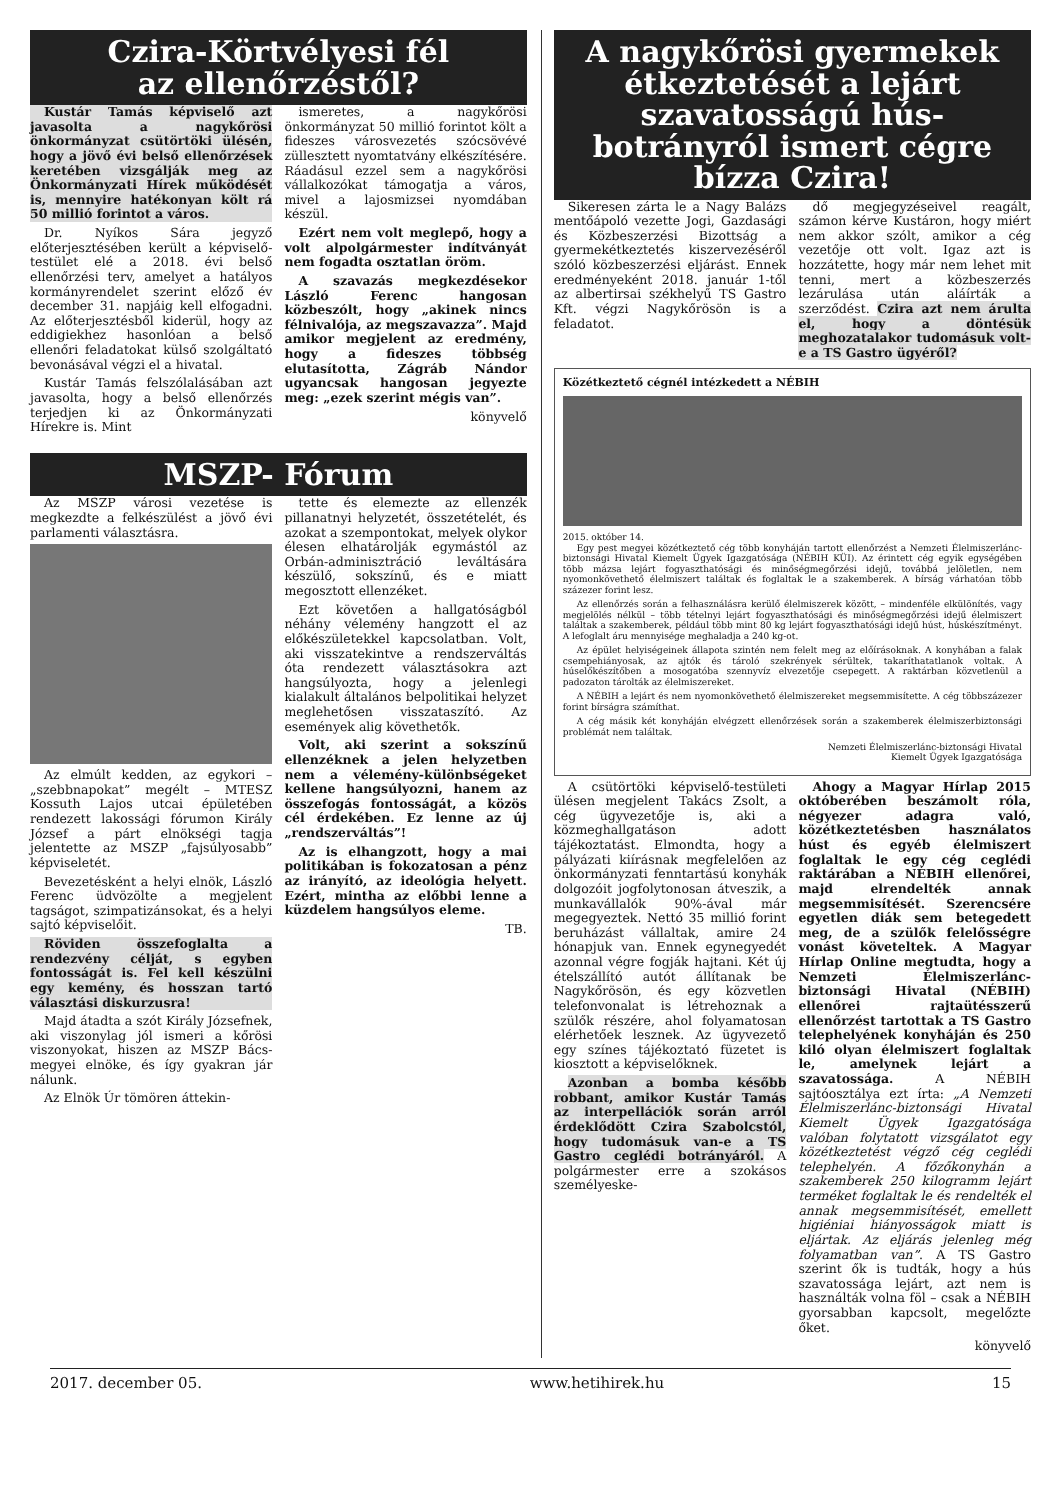Czira-Körtvélyesi fél
az ellenőrzéstől?
Kustár Tamás képviselő azt javasolta a nagykőrösi önkormányzat csütörtöki ülésén, hogy a jövő évi belső ellenőrzések keretében vizsgálják meg az Önkormányzati Hírek működését is, mennyire hatékonyan költ rá 50 millió forintot a város.
Dr. Nyíkos Sára jegyző előterjesztésében került a képviselő-testület elé a 2018. évi belső ellenőrzési terv, amelyet a hatályos kormányrendelet szerint előző év december 31. napjáig kell elfogadni. Az előterjesztésből kiderül, hogy az eddigiekhez hasonlóan a belső ellenőri feladatokat külső szolgáltató bevonásával végzi el a hivatal.
Kustár Tamás felszólalásában azt javasolta, hogy a belső ellenőrzés terjedjen ki az Önkormányzati Hírekre is. Mint
ismeretes, a nagykőrösi önkormányzat 50 millió forintot költ a fideszes városvezetés szócsövévé züllesztett nyomtatvány elkészítésére. Ráadásul ezzel sem a nagykőrösi vállalkozókat támogatja a város, mivel a lajosmizsei nyomdában készül.
Ezért nem volt meglepő, hogy a volt alpolgármester indítványát nem fogadta osztatlan öröm.
A szavazás megkezdésekor László Ferenc hangosan közbeszólt, hogy „akinek nincs félnivalója, az megszavazza”. Majd amikor megjelent az eredmény, hogy a fideszes többség elutasította, Zágráb Nándor ugyancsak hangosan jegyezte meg: „ezek szerint mégis van”.
könyvelő
MSZP- Fórum
Az MSZP városi vezetése is megkezdte a felkészülést a jövő évi parlamenti választásra.
Az elmúlt kedden, az egykori – „szebbnapokat” megélt – MTESZ Kossuth Lajos utcai épületében rendezett lakossági fórumon Király József a párt elnökségi tagja jelentette az MSZP „fajsúlyosabb” képviseletét.
Bevezetésként a helyi elnök, László Ferenc üdvözölte a megjelent tagságot, szimpatizánsokat, és a helyi sajtó képviselőit.
Röviden összefoglalta a rendezvény célját, s egyben fontosságát is. Fel kell készülni egy kemény, és hosszan tartó választási diskurzusra!
Majd átadta a szót Király Józsefnek, aki viszonylag jól ismeri a kőrösi viszonyokat, hiszen az MSZP Bács-megyei elnöke, és így gyakran jár nálunk.
Az Elnök Úr tömören áttekin-
tette és elemezte az ellenzék pillanatnyi helyzetét, összetételét, és azokat a szempontokat, melyek olykor élesen elhatárolják egymástól az Orbán-adminisztráció leváltására készülő, sokszínű, és e miatt megosztott ellenzéket.
Ezt követően a hallgatóságból néhány vélemény hangzott el az előkészületekkel kapcsolatban. Volt, aki visszatekintve a rendszerváltás óta rendezett választásokra azt hangsúlyozta, hogy a jelenlegi kialakult általános belpolitikai helyzet meglehetősen visszataszító. Az események alig követhetők.
Volt, aki szerint a sokszínű ellenzéknek a jelen helyzetben nem a vélemény-különbségeket kellene hangsúlyozni, hanem az összefogás fontosságát, a közös cél érdekében. Ez lenne az új „rendszerváltás”!
Az is elhangzott, hogy a mai politikában is fokozatosan a pénz az irányító, az ideológia helyett. Ezért, mintha az előbbi lenne a küzdelem hangsúlyos eleme.
TB.
A nagykőrösi gyermekek étkeztetését a lejárt szavatosságú hús-botrányról ismert cégre bízza Czira!
Sikeresen zárta le a Nagy Balázs mentőápoló vezette Jogi, Gazdasági és Közbeszerzési Bizottság a gyermekétkeztetés kiszervezéséről szóló közbeszerzési eljárást. Ennek eredményeként 2018. január 1-től az albertirsai székhelyű TS Gastro Kft. végzi Nagykőrösön is a feladatot.
dő megjegyzéseivel reagált, számon kérve Kustáron, hogy miért nem akkor szólt, amikor a cég vezetője ott volt. Igaz azt is hozzátette, hogy már nem lehet mit tenni, mert a közbeszerzés lezárulása után aláírták a szerződést. Czira azt nem árulta el, hogy a döntésük meghozatalakor tudomásuk volt-e a TS Gastro ügyéről?
Közétkeztető cégnél intézkedett a NÉBIH
2015. október 14.
Egy pest megyei közétkeztető cég több konyháján tartott ellenőrzést a Nemzeti Élelmiszerlánc-biztonsági Hivatal Kiemelt Ügyek Igazgatósága (NÉBIH KÜI). Az érintett cég egyik egységében több mázsa lejárt fogyaszthatósági és minőségmegőrzési idejű, továbbá jelöletlen, nem nyomonkövethető élelmiszert találtak és foglaltak le a szakemberek. A bírság várhatóan több százezer forint lesz.
Az ellenőrzés során a felhasználásra kerülő élelmiszerek között, – mindenféle elkülönítés, vagy megjelölés nélkül – több tételnyi lejárt fogyaszthatósági és minőségmegőrzési idejű élelmiszert találtak a szakemberek, például több mint 80 kg lejárt fogyaszthatósági idejű húst, húskészítményt. A lefoglalt áru mennyisége meghaladja a 240 kg-ot.
Az épület helyiségeinek állapota szintén nem felelt meg az előírásoknak. A konyhában a falak csempehiányosak, az ajtók és tároló szekrények sérültek, takaríthatatlanok voltak. A húselőkészítőben a mosogatóba szennyvíz elvezetője csepegett. A raktárban közvetlenül a padozaton tárolták az élelmiszereket.
A NÉBIH a lejárt és nem nyomonkövethető élelmiszereket megsemmisítette. A cég többszázezer forint bírságra számíthat.
A cég másik két konyháján elvégzett ellenőrzések során a szakemberek élelmiszerbiztonsági problémát nem találtak.
Nemzeti Élelmiszerlánc-biztonsági Hivatal
Kiemelt Ügyek Igazgatósága
A csütörtöki képviselő-testületi ülésen megjelent Takács Zsolt, a cég ügyvezetője is, aki a közmeghallgatáson adott tájékoztatást. Elmondta, hogy a pályázati kiírásnak megfelelően az önkormányzati fenntartású konyhák dolgozóit jogfolytonosan átveszik, a munkavállalók 90%-ával már megegyeztek. Nettó 35 millió forint beruházást vállaltak, amire 24 hónapjuk van. Ennek egynegyedét azonnal végre fogják hajtani. Két új ételszállító autót állítanak be Nagykőrösön, és egy közvetlen telefonvonalat is létrehoznak a szülők részére, ahol folyamatosan elérhetőek lesznek. Az ügyvezető egy színes tájékoztató füzetet is kiosztott a képviselőknek.
Azonban a bomba később robbant, amikor Kustár Tamás az interpellációk során arról érdeklődött Czira Szabolcstól, hogy tudomásuk van-e a TS Gastro ceglédi botrányáról. A polgármester erre a szokásos személyeske-
Ahogy a Magyar Hírlap 2015 októberében beszámolt róla, négyezer adagra való, közétkeztetésben használatos húst és egyéb élelmiszert foglaltak le egy cég ceglédi raktárában a NÉBIH ellenőrei, majd elrendelték annak megsemmisítését. Szerencsére egyetlen diák sem betegedett meg, de a szülők felelősségre vonást követeltek. A Magyar Hírlap Online megtudta, hogy a Nemzeti Élelmiszerlánc-biztonsági Hivatal (NÉBIH) ellenőrei rajtaütésszerű ellenőrzést tartottak a TS Gastro telephelyének konyháján és 250 kiló olyan élelmiszert foglaltak le, amelynek lejárt a szavatossága. A NÉBIH sajtóosztálya ezt írta: „A Nemzeti Élelmiszerlánc-biztonsági Hivatal Kiemelt Ügyek Igazgatósága valóban folytatott vizsgálatot egy közétkeztetést végző cég ceglédi telephelyén. A főzőkonyhán a szakemberek 250 kilogramm lejárt terméket foglaltak le és rendelték el annak megsemmisítését, emellett higiéniai hiányosságok miatt is eljártak. Az eljárás jelenleg még folyamatban van”. A TS Gastro szerint ők is tudták, hogy a hús szavatossága lejárt, azt nem is használták volna föl – csak a NÉBIH gyorsabban kapcsolt, megelőzte őket.
könyvelő
2017. december 05. www.hetihirek.hu 15